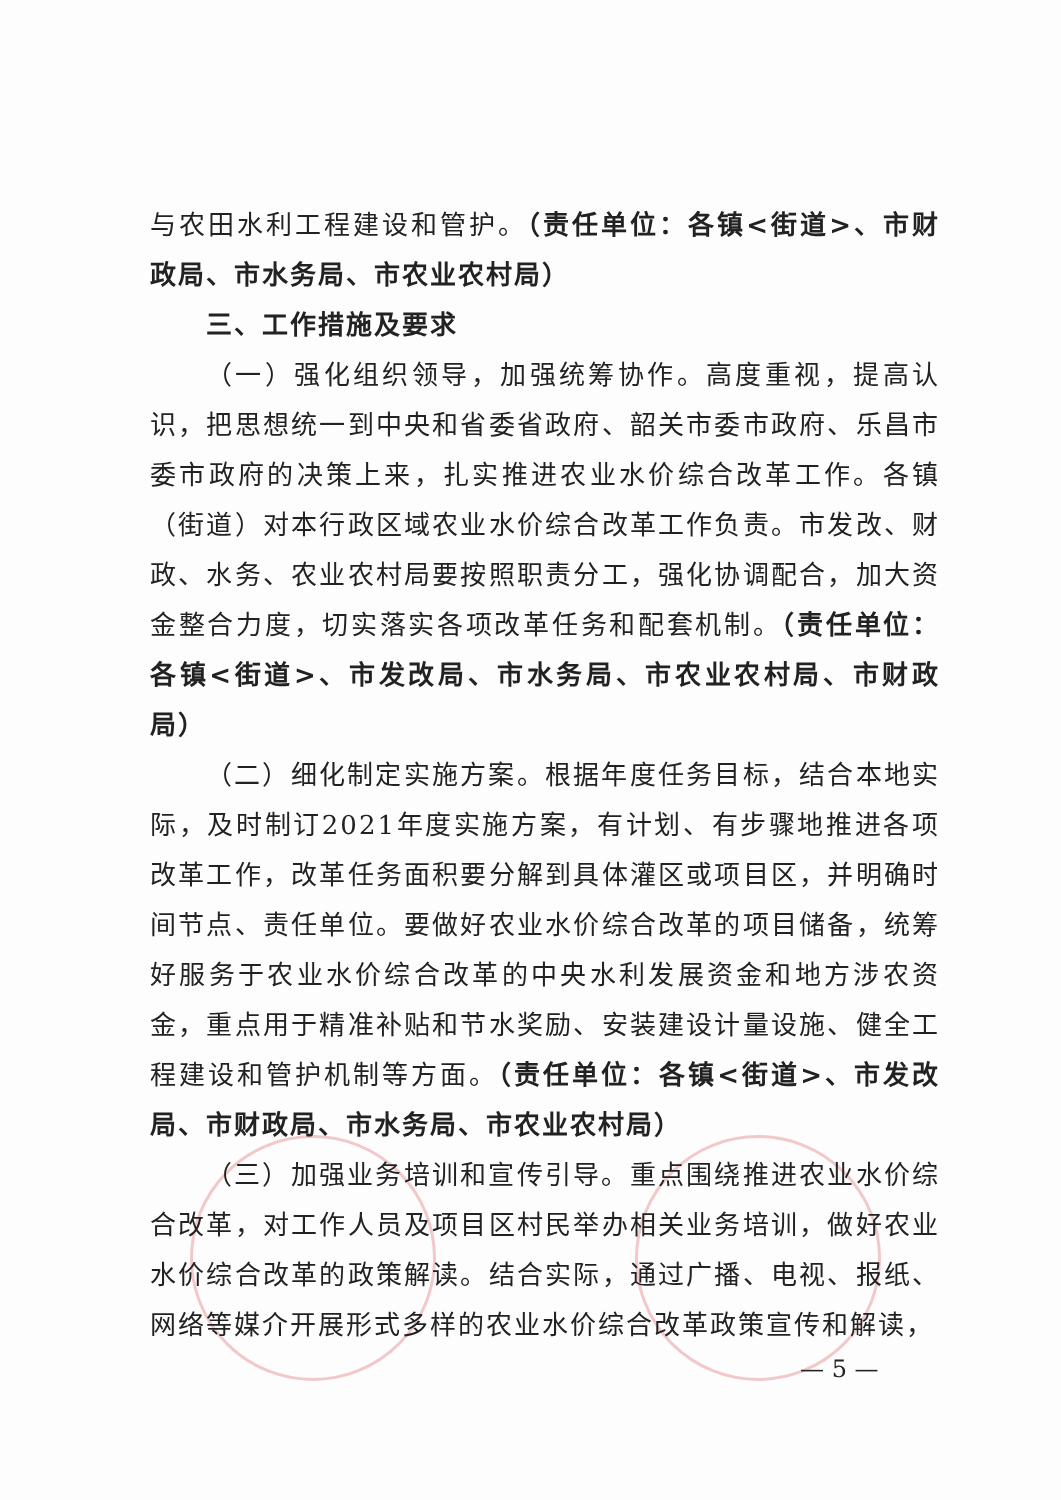与农田水利工程建设和管护。（责任单位：各镇<街道>、市财政局、市水务局、市农业农村局）
三、工作措施及要求
（一）强化组织领导，加强统筹协作。高度重视，提高认识，把思想统一到中央和省委省政府、韶关市委市政府、乐昌市委市政府的决策上来，扎实推进农业水价综合改革工作。各镇（街道）对本行政区域农业水价综合改革工作负责。市发改、财政、水务、农业农村局要按照职责分工，强化协调配合，加大资金整合力度，切实落实各项改革任务和配套机制。（责任单位：各镇<街道>、市发改局、市水务局、市农业农村局、市财政局）
（二）细化制定实施方案。根据年度任务目标，结合本地实际，及时制订2021年度实施方案，有计划、有步骤地推进各项改革工作，改革任务面积要分解到具体灌区或项目区，并明确时间节点、责任单位。要做好农业水价综合改革的项目储备，统筹好服务于农业水价综合改革的中央水利发展资金和地方涉农资金，重点用于精准补贴和节水奖励、安装建设计量设施、健全工程建设和管护机制等方面。（责任单位：各镇<街道>、市发改局、市财政局、市水务局、市农业农村局）
（三）加强业务培训和宣传引导。重点围绕推进农业水价综合改革，对工作人员及项目区村民举办相关业务培训，做好农业水价综合改革的政策解读。结合实际，通过广播、电视、报纸、网络等媒介开展形式多样的农业水价综合改革政策宣传和解读，
— 5 —